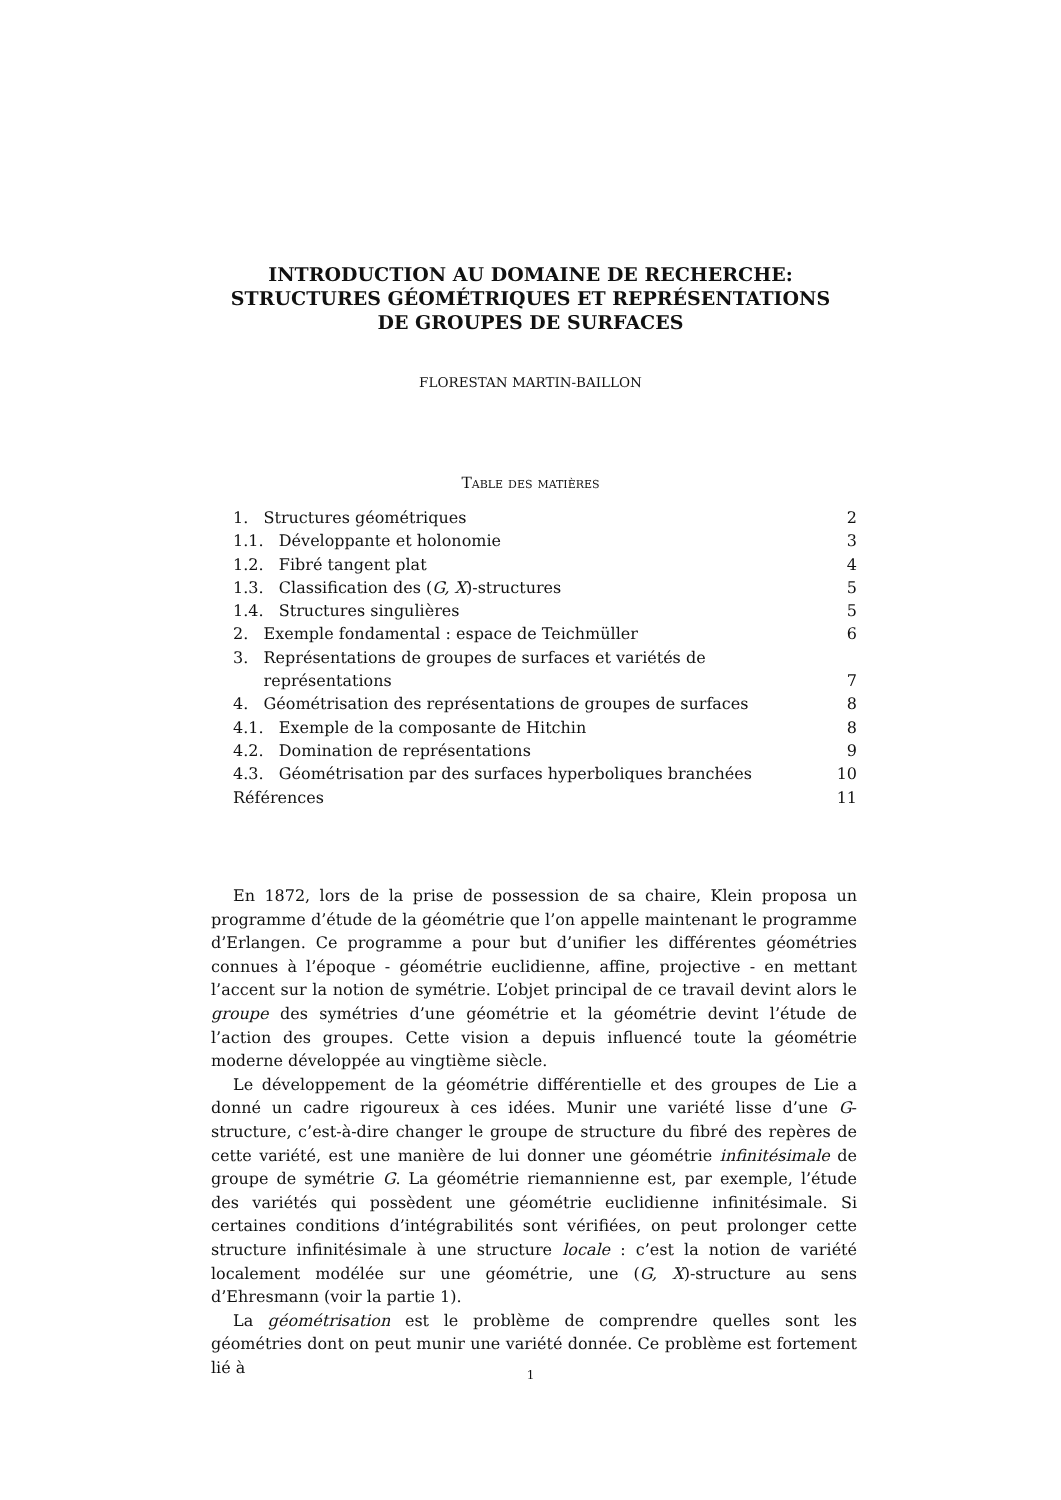INTRODUCTION AU DOMAINE DE RECHERCHE:
STRUCTURES GÉOMÉTRIQUES ET REPRÉSENTATIONS
DE GROUPES DE SURFACES
FLORESTAN MARTIN-BAILLON
Table des matières
1. Structures géométriques 2
1.1. Développante et holonomie 3
1.2. Fibré tangent plat 4
1.3. Classification des (G, X)-structures 5
1.4. Structures singulières 5
2. Exemple fondamental : espace de Teichmüller 6
3. Représentations de groupes de surfaces et variétés de
représentations 7
4. Géométrisation des représentations de groupes de surfaces 8
4.1. Exemple de la composante de Hitchin 8
4.2. Domination de représentations 9
4.3. Géométrisation par des surfaces hyperboliques branchées 10
Références 11
En 1872, lors de la prise de possession de sa chaire, Klein proposa un programme d’étude de la géométrie que l’on appelle maintenant le programme d’Erlangen. Ce programme a pour but d’unifier les différentes géométries connues à l’époque - géométrie euclidienne, affine, projective - en mettant l’accent sur la notion de symétrie. L’objet principal de ce travail devint alors le groupe des symétries d’une géométrie et la géométrie devint l’étude de l’action des groupes. Cette vision a depuis influencé toute la géométrie moderne développée au vingtième siècle.
Le développement de la géométrie différentielle et des groupes de Lie a donné un cadre rigoureux à ces idées. Munir une variété lisse d’une G-structure, c’est-à-dire changer le groupe de structure du fibré des repères de cette variété, est une manière de lui donner une géométrie infinitésimale de groupe de symétrie G. La géométrie riemannienne est, par exemple, l’étude des variétés qui possèdent une géométrie euclidienne infinitésimale. Si certaines conditions d’intégrabilités sont vérifiées, on peut prolonger cette structure infinitésimale à une structure locale : c’est la notion de variété localement modélée sur une géométrie, une (G, X)-structure au sens d’Ehresmann (voir la partie 1).
La géométrisation est le problème de comprendre quelles sont les géométries dont on peut munir une variété donnée. Ce problème est fortement lié à
1